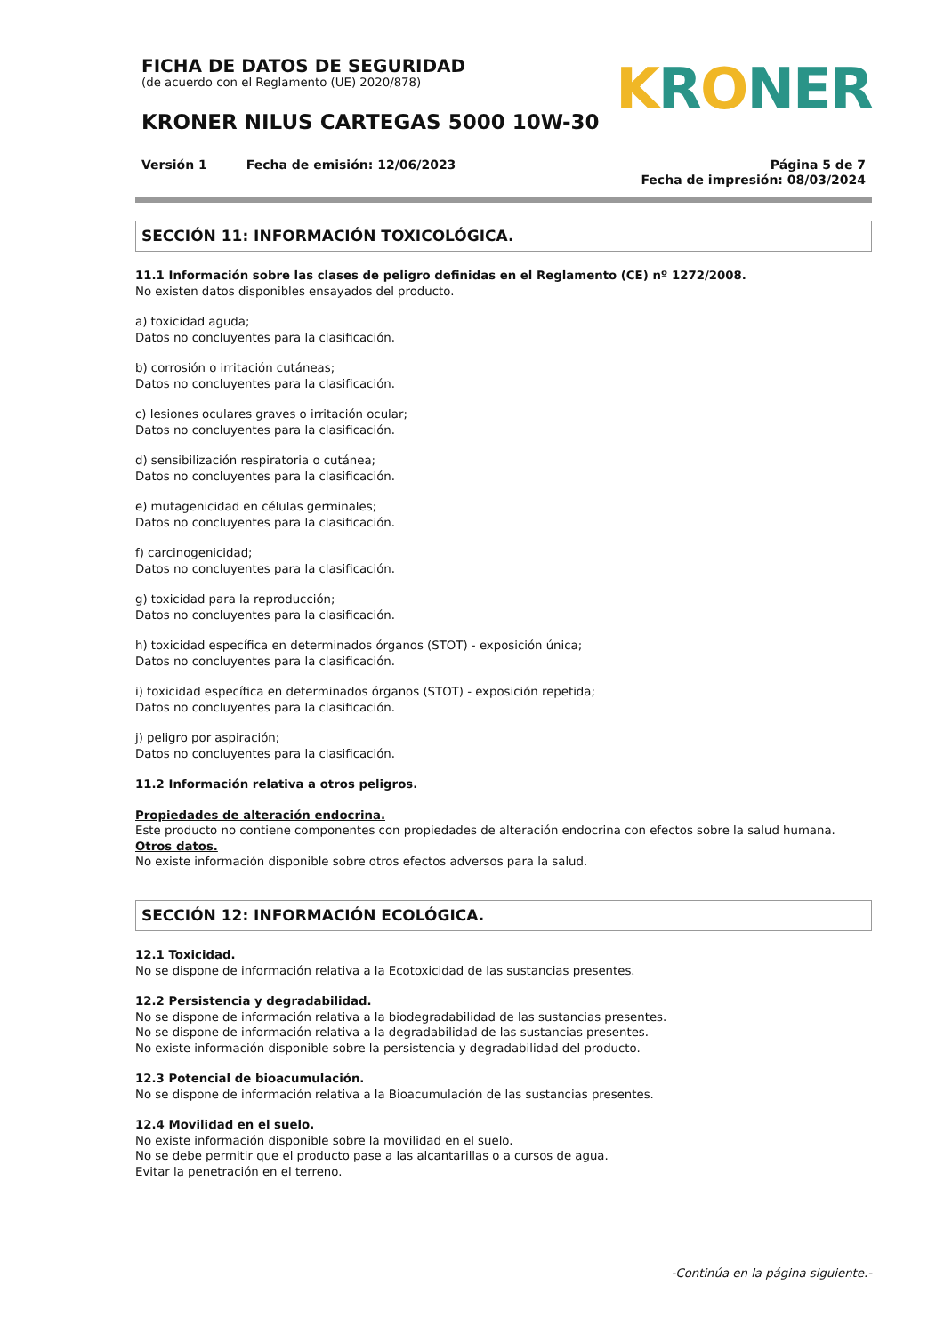FICHA DE DATOS DE SEGURIDAD
(de acuerdo con el Reglamento (UE) 2020/878)
KRONER NILUS CARTEGAS 5000 10W-30
KRONER
Versión 1 Fecha de emisión: 12/06/2023
Página 5 de 7
Fecha de impresión: 08/03/2024
SECCIÓN 11: INFORMACIÓN TOXICOLÓGICA.
11.1 Información sobre las clases de peligro definidas en el Reglamento (CE) nº 1272/2008.
No existen datos disponibles ensayados del producto.
a) toxicidad aguda;
Datos no concluyentes para la clasificación.
b) corrosión o irritación cutáneas;
Datos no concluyentes para la clasificación.
c) lesiones oculares graves o irritación ocular;
Datos no concluyentes para la clasificación.
d) sensibilización respiratoria o cutánea;
Datos no concluyentes para la clasificación.
e) mutagenicidad en células germinales;
Datos no concluyentes para la clasificación.
f) carcinogenicidad;
Datos no concluyentes para la clasificación.
g) toxicidad para la reproducción;
Datos no concluyentes para la clasificación.
h) toxicidad específica en determinados órganos (STOT) - exposición única;
Datos no concluyentes para la clasificación.
i) toxicidad específica en determinados órganos (STOT) - exposición repetida;
Datos no concluyentes para la clasificación.
j) peligro por aspiración;
Datos no concluyentes para la clasificación.
11.2 Información relativa a otros peligros.
Propiedades de alteración endocrina.
Este producto no contiene componentes con propiedades de alteración endocrina con efectos sobre la salud humana.
Otros datos.
No existe información disponible sobre otros efectos adversos para la salud.
SECCIÓN 12: INFORMACIÓN ECOLÓGICA.
12.1 Toxicidad.
No se dispone de información relativa a la Ecotoxicidad de las sustancias presentes.
12.2 Persistencia y degradabilidad.
No se dispone de información relativa a la biodegradabilidad de las sustancias presentes.
No se dispone de información relativa a la degradabilidad de las sustancias presentes.
No existe información disponible sobre la persistencia y degradabilidad del producto.
12.3 Potencial de bioacumulación.
No se dispone de información relativa a la Bioacumulación de las sustancias presentes.
12.4 Movilidad en el suelo.
No existe información disponible sobre la movilidad en el suelo.
No se debe permitir que el producto pase a las alcantarillas o a cursos de agua.
Evitar la penetración en el terreno.
-Continúa en la página siguiente.-